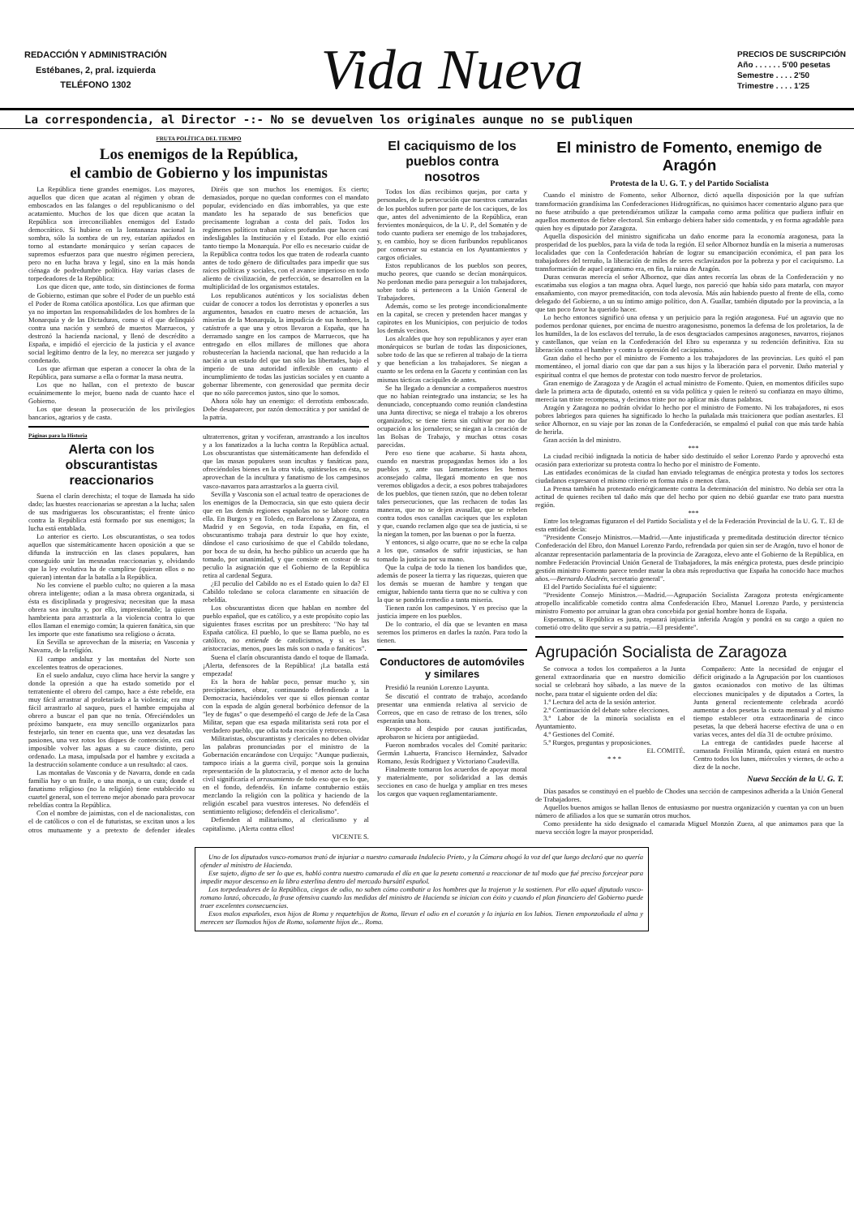REDACCIÓN Y ADMINISTRACIÓN
Estébanes, 2, pral. izquierda
TELÉFONO 1302
Vida Nueva
PRECIOS DE SUSCRIPCIÓN
Año . . . . . . 5'00 pesetas
Semestre . . . . 2'50
Trimestre . . . . 1'25
La correspondencia, al Director -:- No se devuelven los originales aunque no se publiquen
FRUTA POLÍTICA DEL TIEMPO
Los enemigos de la República,
el cambio de Gobierno y los impunistas
La República tiene grandes enemigos. Los mayores, aquellos que dicen que acatan al régimen y obran de emboscados en las falanges o del republicanismo o del acatamiento. Muchos de los que dicen que acatan la República son irreconciliables enemigos del Estado democrático. Si hubiese en la lontananza nacional la sombra, sólo la sombra de un rey, estarían apiñados en torno al estandarte monárquico y serían capaces de supremos esfuerzos para que nuestro régimen pereciera, pero no en lucha brava y legal, sino en la más honda ciénaga de podredumbre política. Hay varias clases de torpedeadores de la República:
Los que dicen que, ante todo, sin distinciones de forma de Gobierno, estiman que sobre el Poder de un pueblo está el Poder de Roma católica apostólica. Los que afirman que ya no importan las responsabilidades de los hombres de la Monarquía y de las Dictaduras, como si el que delinquió contra una nación y sembró de muertos Marruecos, y destrozó la hacienda nacional, y llenó de descrédito a España, e impidió el ejercicio de la justicia y el avance social legítimo dentro de la ley, no merezca ser juzgado y condenado.
Los que afirman que esperan a conocer la obra de la República, para sumarse a ella o formar la masa neutra.
Los que no hallan, con el pretexto de buscar ecuánimemente lo mejor, bueno nada de cuanto hace el Gobierno.
Los que desean la prosecución de los privilegios bancarios, agrarios y de casta.
Diréis que son muchos los enemigos. Es cierto; demasiados, porque no quedan conformes con el mandato popular, evidenciado en días imborrables, ya que este mandato les ha separado de sus beneficios que precisamente lograban a costa del país. Todos los regímenes políticos traban raíces profundas que hacen casi indesligables la Institución y el Estado. Por ello existió tanto tiempo la Monarquía. Por ello es necesario cuidar de la República contra todos los que traten de rodearla cuanto antes de todo género de dificultades para impedir que sus raíces políticas y sociales, con el avance imperioso en todo aliento de civilización, de perfección, se desarrollen en la multiplicidad de los organismos estatales.
Los republicanos auténticos y los socialistas deben cuidar de conocer a todos los derrotistas y oponerles a sus argumentos, basados en cuatro meses de actuación, las miserias de la Monarquía, la impudicia de sus hombres, la catástrofe a que una y otros llevaron a España, que ha derramado sangre en los campos de Marruecos, que ha entregado en ellos millares de millones que ahora robustecerían la hacienda nacional, que han reducido a la nación a un estado del que tan sólo las libertades, bajo el imperio de una autoridad inflexible en cuanto al incumplimiento de todas las justicias sociales y en cuanto a gobernar libremente, con generosidad que permita decir que no sólo parecemos justos, sino que lo somos.
Ahora sólo hay un enemigo: el derrotista emboscado. Debe desaparecer, por razón democrática y por sanidad de la patria.
Páginas para la Historia
Alerta con los obscurantistas reaccionarios
Suena el clarín derechista; el toque de llamada ha sido dado; las huestes reaccionarias se aprestan a la lucha; salen de sus madrigueras los obscurantistas; el frente único contra la República está formado por sus enemigos; la lucha está entablada.
Lo anterior es cierto. Los obscurantistas, o sea todos aquellos que sistemáticamente hacen oposición a que se difunda la instrucción en las clases populares, han conseguido unir las mesnadas reaccionarias y, olvidando que la ley evolutiva ha de cumplirse (quieran ellos o no quieran) intentan dar la batalla a la República.
No les conviene el pueblo culto; no quieren a la masa obrera inteligente; odian a la masa obrera organizada, si ésta es disciplinada y progresiva; necesitan que la masa obrera sea inculta y, por ello, impresionable; la quieren hambrienta para arrastrarla a la violencia contra lo que ellos llaman el enemigo común; la quieren fanática, sin que les importe que este fanatismo sea religioso o ácrata.
En Sevilla se aprovechan de la miseria; en Vasconia y Navarra, de la religión.
El campo andaluz y las montañas del Norte son excelentes teatros de operaciones.
En el suelo andaluz, cuyo clima hace hervir la sangre y donde la opresión a que ha estado sometido por el terrateniente el obrero del campo, hace a éste rebelde, era muy fácil arrastrar al proletariado a la violencia; era muy fácil arrastrarlo al saqueo, pues el hambre empujaba al obrero a buscar el pan que no tenía. Ofreciéndoles un próximo banquete, era muy sencillo organizarlos para festejarlo, sin tener en cuenta que, una vez desatadas las pasiones, una vez rotos los diques de contención, era casi imposible volver las aguas a su cauce distinto, pero ordenado. La masa, impulsada por el hambre y excitada a la destrucción solamente conduce a un resultado: al caos.
Las montañas de Vasconia y de Navarra, donde en cada familia hay o un fraile, o una monja, o un cura; donde el fanatismo religioso (no la religión) tiene establecido su cuartel general, son el terreno mejor abonado para provocar rebeldías contra la República.
Con el nombre de jaimistas, con el de nacionalistas, con el de católicos o con el de futuristas, se excitan unos a los otros mutuamente y a pretexto de defender ideales ultraterrenos, gritan y vociferan, arrastrando a los incultos y a los fanatizados a la lucha contra la República actual. Los obscurantistas que sistemáticamente han defendido el que las masas populares sean incultas y fanáticas para, ofreciéndoles bienes en la otra vida, quitárselos en ésta, se aprovechan de la incultura y fanatismo de los campesinos vasco-navarros para arrastrarlos a la guerra civil.
Sevilla y Vasconia son el actual teatro de operaciones de los enemigos de la Democracia, sin que esto quiera decir que en las demás regiones españolas no se labore contra ella. En Burgos y en Toledo, en Barcelona y Zaragoza, en Madrid y en Segovia, en toda España, en fin, el obscurantismo trabaja para destruir lo que hoy existe, dándose el caso curiosísimo de que el Cabildo toledano, por boca de su deán, ha hecho público un acuerdo que ha tomado, por unanimidad, y que consiste en costear de su peculio la asignación que el Gobierno de la República retira al cardenal Segura.
¿El peculio del Cabildo no es el Estado quien lo da? El Cabildo toledano se coloca claramente en situación de rebeldía.
Los obscurantistas dicen que hablan en nombre del pueblo español, que es católico, y a este propósito copio las siguientes frases escritas por un presbítero: "No hay tal España católica. El pueblo, lo que se llama pueblo, no es católico, no entiende de catolicismos, y si es las aristocracias, menos, pues las más son o nada o fanáticos".
Suena el clarín obscurantista dando el toque de llamada. ¡Alerta, defensores de la República! ¡La batalla está empezada!
Es la hora de hablar poco, pensar mucho y, sin precipitaciones, obrar, continuando defendiendo a la Democracia, haciéndoles ver que si ellos piensan contar con la espada de algún general borbónico defensor de la "ley de fugas" o que desempeñó el cargo de Jefe de la Casa Militar, sepan que esa espada militarista será rota por el verdadero pueblo, que odia toda reacción y retroceso.
Militaristas, obscurantistas y clericales no deben olvidar las palabras pronunciadas por el ministro de la Gobernación encarándose con Urquijo: "Aunque pudierais, tampoco iríais a la guerra civil, porque sois la genuina representación de la plutocracia, y el menor acto de lucha civil significaría el arrasamiento de todo eso que es lo que, en el fondo, defendéis. En infame contubernio estáis mezclando la religión con la política y haciendo de la religión escabel para vuestros intereses. No defendéis el sentimiento religioso; defendéis el clericalismo".
Defienden al militarismo, al clericalismo y al capitalismo. ¡Alerta contra ellos!
VICENTE S.
El caciquismo de los pueblos contra nosotros
Todos los días recibimos quejas, por carta y personales, de la persecución que nuestros camaradas de los pueblos sufren por parte de los caciques, de los que, antes del advenimiento de la República, eran fervientes monárquicos, de la U. P., del Somatén y de todo cuanto pudiera ser enemigo de los trabajadores, y, en cambio, hoy se dicen furibundos republicanos por conservar su estancia en los Ayuntamientos y cargos oficiales.
Estos republicanos de los pueblos son peores, mucho peores, que cuando se decían monárquicos. No perdonan medio para perseguir a los trabajadores, sobre todo si pertenecen a la Unión General de Trabajadores.
Además, como se les protege incondicionalmente en la capital, se crecen y pretenden hacer mangas y capirotes en los Municipios, con perjuicio de todos los demás vecinos.
Los alcaldes que hoy son republicanos y ayer eran monárquicos se burlan de todas las disposiciones, sobre todo de las que se refieren al trabajo de la tierra y que benefician a los trabajadores. Se niegan a cuanto se les ordena en la Gaceta y continúan con las mismas tácticas caciquiles de antes.
Se ha llegado a denunciar a compañeros nuestros que no habían reintegrado una instancia; se les ha denunciado, conceptuando como reunión clandestina una Junta directiva; se niega el trabajo a los obreros organizados; se tiene tierra sin cultivar por no dar ocupación a los jornaleros; se niegan a la creación de las Bolsas de Trabajo, y muchas otras cosas parecidas.
Pero eso tiene que acabarse. Si hasta ahora, cuando en nuestras propagandas hemos ido a los pueblos y, ante sus lamentaciones les hemos aconsejado calma, llegará momento en que nos veremos obligados a decir, a esos pobres trabajadores de los pueblos, que tienen razón, que no deben tolerar tales persecuciones, que las rechacen de todas las maneras, que no se dejen avasallar, que se rebelen contra todos esos canallas caciques que les explotan y que, cuando reclamen algo que sea de justicia, si se la niegan la tomen, por las buenas o por la fuerza.
Y entonces, si algo ocurre, que no se eche la culpa a los que, cansados de sufrir injusticias, se han tomado la justicia por su mano.
Que la culpa de todo la tienen los bandidos que, además de poseer la tierra y las riquezas, quieren que los demás se mueran de hambre y tengan que emigrar, habiendo tanta tierra que no se cultiva y con la que se pondría remedio a tanta miseria.
Tienen razón los campesinos. Y es preciso que la justicia impere en los pueblos.
De lo contrario, el día que se levanten en masa seremos los primeros en darles la razón. Para todo la tienen.
Conductores de automóviles y similares
Presidió la reunión Lorenzo Layunta.
Se discutió el contrato de trabajo, acordando presentar una enmienda relativa al servicio de Correos, que en caso de retraso de los trenes, sólo esperarán una hora.
Respecto al despido por causas justificadas, aprobaron se hiciera por antigüedad.
Fueron nombrados vocales del Comité paritario: Germán Lahuerta, Francisco Hernández, Salvador Romano, Jesús Rodríguez y Victoriano Caudevilla.
Finalmente tomaron los acuerdos de apoyar moral y materialmente, por solidaridad a las demás secciones en caso de huelga y ampliar en tres meses los cargos que vaquen reglamentariamente.
El ministro de Fomento, enemigo de Aragón
Protesta de la U. G. T. y del Partido Socialista
Cuando el ministro de Fomento, señor Albornoz, dictó aquella disposición por la que sufrían transformación grandísima las Confederaciones Hidrográficas, no quisimos hacer comentario alguno para que no fuese atribuído a que pretendiéramos utilizar la campaña como arma política que pudiera influir en aquellos momentos de fiebre electoral. Sin embargo debiera haber sido comentada, y en forma agradable para quien hoy es diputado por Zaragoza.
Aquella disposición del ministro significaba un daño enorme para la economía aragonesa, para la prosperidad de los pueblos, para la vida de toda la región. El señor Albornoz hundía en la miseria a numerosas localidades que con la Confederación habrían de lograr su emancipación económica, el pan para los trabajadores del terruño, la liberación de miles de seres esclavizados por la pobreza y por el caciquismo. La transformación de aquel organismo era, en fin, la ruina de Aragón.
Duras censuras merecía el señor Albornoz, que días antes recorría las obras de la Confederación y no escatimaba sus elogios a tan magna obra. Aquel luego, nos pareció que había sido para matarla, con mayor ensañamiento, con mayor premeditación, con toda alevosía. Más aún habiendo puesto al frente de ella, como delegado del Gobierno, a un su íntimo amigo político, don A. Guallar, también diputado por la provincia, a la que tan poco favor ha querido hacer.
Lo hecho entonces significó una ofensa y un perjuicio para la región aragonesa. Fué un agravio que no podemos perdonar quienes, por encima de nuestro aragonesismo, ponemos la defensa de los proletarios, la de los humildes, la de los esclavos del terruño, la de esos desgraciados campesinos aragoneses, navarros, riojanos y castellanos, que veían en la Confederación del Ebro su esperanza y su redención definitiva. Era su liberación contra el hambre y contra la opresión del caciquismo.
Gran daño el hecho por el ministro de Fomento a los trabajadores de las provincias. Les quitó el pan momentáneo, el jornal diario con que dar pan a sus hijos y la liberación para el porvenir. Daño material y espiritual contra el que hemos de protestar con todo nuestro fervor de proletarios.
Gran enemigo de Zaragoza y de Aragón el actual ministro de Fomento. Quien, en momentos difíciles supo darle la primera acta de diputado, ostentó en su vida política y quien le reiteró su confianza en mayo último, merecía tan triste recompensa, y decimos triste por no aplicar más duras palabras.
Aragón y Zaragoza no podrán olvidar lo hecho por el ministro de Fomento. Ni los trabajadores, ni esos pobres labriegos para quienes ha significado lo hecho la puñalada más traicionera que podían asestarles. El señor Albornoz, en su viaje por las zonas de la Confederación, se empalmó el puñal con que más tarde había de herirla.
Gran acción la del ministro.
***
La ciudad recibió indignada la noticia de haber sido destituído el señor Lorenzo Pardo y aprovechó esta ocasión para exteriorizar su protesta contra lo hecho por el ministro de Fomento.
Las entidades económicas de la ciudad han enviado telegramas de enérgica protesta y todos los sectores ciudadanos expresaron el mismo criterio en forma más o menos clara.
La Prensa también ha protestado enérgicamente contra la determinación del ministro. No debía ser otra la actitud de quienes reciben tal daño más que del hecho por quien no debió guardar ese trato para nuestra región.
***
Entre los telegramas figuraron el del Partido Socialista y el de la Federación Provincial de la U. G. T.. El de esta entidad decía:
"Presidente Consejo Ministros.—Madrid.—Ante injustificada y premeditada destitución director técnico Confederación del Ebro, don Manuel Lorenzo Pardo, refrendada por quien sin ser de Aragón, tuvo el honor de alcanzar representación parlamentaria de la provincia de Zaragoza, elevo ante el Gobierno de la República, en nombre Federación Provincial Unión General de Trabajadores, la más enérgica protesta, pues desde principio gestión ministro Fomento parece tender matar la obra más reproductiva que España ha conocido hace muchos años.—Bernardo Aladrén, secretario general".
El del Partido Socialista fué el siguiente:
"Presidente Consejo Ministros.—Madrid.—Agrupación Socialista Zaragoza protesta enérgicamente atropello incalificable cometido contra alma Confederación Ebro, Manuel Lorenzo Pardo, y persistencia ministro Fomento por arruinar la gran obra concebida por genial hombre honra de España.
Esperamos, si República es justa, reparará injusticia inferida Aragón y pondrá en su cargo a quien no cometió otro delito que servir a su patria.—El presidente".
Agrupación Socialista de Zaragoza
Se convoca a todos los compañeros a la Junta general extraordinaria que en nuestro domicilio social se celebrará hoy sábado, a las nueve de la noche, para tratar el siguiente orden del día:
1.º Lectura del acta de la sesión anterior.
2.º Continuación del debate sobre elecciones.
3.º Labor de la minoría socialista en el Ayuntamiento.
4.º Gestiones del Comité.
5.º Ruegos, preguntas y proposiciones.
EL COMITÉ.
* * *
Compañero: Ante la necesidad de enjugar el déficit originado a la Agrupación por los cuantiosos gastos ocasionados con motivo de las últimas elecciones municipales y de diputados a Cortes, la Junta general recientemente celebrada acordó aumentar a dos pesetas la cuota mensual y al mismo tiempo establecer otra extraordinaria de cinco pesetas, la que deberá hacerse efectiva de una o en varias veces, antes del día 31 de octubre próximo.
La entrega de cantidades puede hacerse al camarada Froilán Miranda, quien estará en nuestro Centro todos los lunes, miércoles y viernes, de ocho a diez de la noche.
Nueva Sección de la U. G. T.
Días pasados se constituyó en el pueblo de Chodes una sección de campesinos adherida a la Unión General de Trabajadores.
Aquellos buenos amigos se hallan llenos de entusiasmo por nuestra organización y cuentan ya con un buen número de afiliados a los que se sumarán otros muchos.
Como presidente ha sido designado el camarada Miguel Monzón Zuera, al que animamos para que la nueva sección logre la mayor prosperidad.
Uno de los diputados vasco-romanos trató de injuriar a nuestro camarada Indalecio Prieto, y la Cámara ahogó la voz del que luego declaró que no quería ofender al ministro de Hacienda.
Ese sujeto, digno de ser lo que es, habló contra nuestro camarada el día en que la peseta comenzó a reaccionar de tal modo que fué preciso forcejear para impedir mayor descenso en la libra esterlina dentro del mercado bursátil español.
Los torpedeadores de la República, ciegos de odio, no saben cómo combatir a los hombres que la trajeron y la sostienen. Por ello aquel diputado vasco-romano lanzó, obcecado, la frase ofensiva cuando las medidas del ministro de Hacienda se inician con éxito y cuando el plan financiero del Gobierno puede traer excelentes consecuencias.
Esos malos españoles, esos hijos de Roma y requetehijos de Roma, llevan el odio en el corazón y la injuria en los labios. Tienen emponzoñada el alma y merecen ser llamados hijos de Roma, solamente hijos de... Roma.